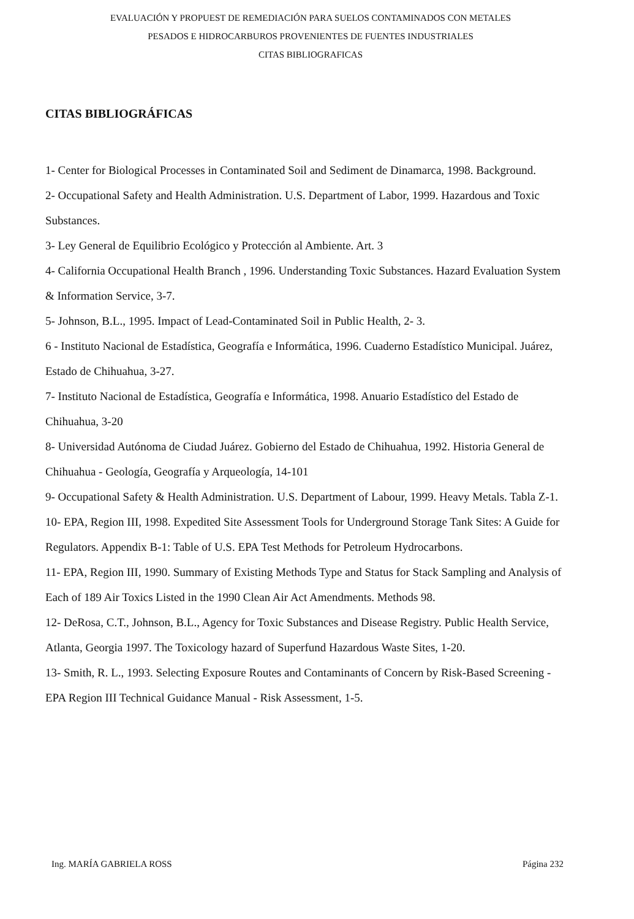EVALUACIÓN Y PROPUEST DE REMEDIACIÓN PARA SUELOS CONTAMINADOS CON METALES
PESADOS E HIDROCARBUROS PROVENIENTES DE FUENTES INDUSTRIALES
CITAS BIBLIOGRAFICAS
CITAS BIBLIOGRÁFICAS
1- Center for Biological Processes in Contaminated Soil and Sediment de Dinamarca, 1998. Background.
2- Occupational Safety and Health Administration. U.S. Department of Labor, 1999. Hazardous and Toxic Substances.
3- Ley General de Equilibrio Ecológico y Protección al Ambiente. Art. 3
4- California Occupational Health Branch , 1996. Understanding Toxic Substances. Hazard Evaluation System & Information Service, 3-7.
5- Johnson, B.L., 1995. Impact of Lead-Contaminated Soil in Public Health, 2- 3.
6 - Instituto Nacional de Estadística, Geografía e Informática, 1996. Cuaderno Estadístico Municipal. Juárez, Estado de Chihuahua, 3-27.
7- Instituto Nacional de Estadística, Geografía e Informática, 1998. Anuario Estadístico del Estado de Chihuahua, 3-20
8- Universidad Autónoma de Ciudad Juárez. Gobierno del Estado de Chihuahua, 1992. Historia General de Chihuahua - Geología, Geografía y Arqueología, 14-101
9- Occupational Safety & Health Administration. U.S. Department of Labour, 1999. Heavy Metals. Tabla Z-1.
10- EPA, Region III, 1998. Expedited Site Assessment Tools for Underground Storage Tank Sites: A Guide for Regulators. Appendix B-1: Table of U.S. EPA Test Methods for Petroleum Hydrocarbons.
11- EPA, Region III, 1990. Summary of Existing Methods Type and Status for Stack Sampling and Analysis of Each of 189 Air Toxics Listed in the 1990 Clean Air Act Amendments. Methods 98.
12- DeRosa, C.T., Johnson, B.L., Agency for Toxic Substances and Disease Registry. Public Health Service, Atlanta, Georgia 1997. The Toxicology hazard of Superfund Hazardous Waste Sites, 1-20.
13- Smith, R. L., 1993. Selecting Exposure Routes and Contaminants of Concern by Risk-Based Screening - EPA Region III Technical Guidance Manual - Risk Assessment, 1-5.
Ing. MARÍA GABRIELA ROSS Página 232